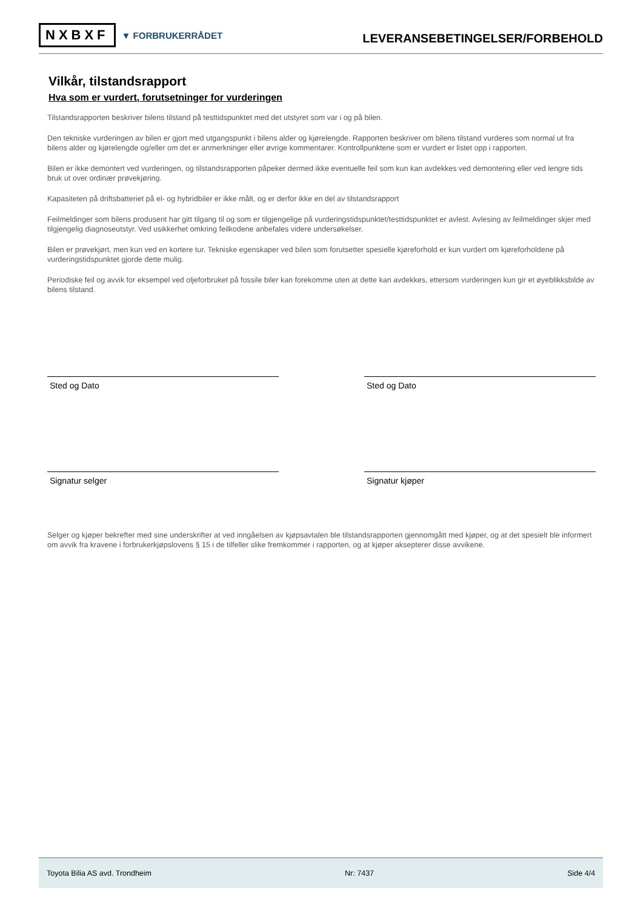NXBXF ▼ FORBRUKERRÅDET
LEVERANSEBETINGELSER/FORBEHOLD
Vilkår, tilstandsrapport
Hva som er vurdert, forutsetninger for vurderingen
Tilstandsrapporten beskriver bilens tilstand på testtidspunktet med det utstyret som var i og på bilen.
Den tekniske vurderingen av bilen er gjort med utgangspunkt i bilens alder og kjørelengde. Rapporten beskriver om bilens tilstand vurderes som normal ut fra bilens alder og kjørelengde og/eller om det er anmerkninger eller øvrige kommentarer. Kontrollpunktene som er vurdert er listet opp i rapporten.
Bilen er ikke demontert ved vurderingen, og tilstandsrapporten påpeker dermed ikke eventuelle feil som kun kan avdekkes ved demontering eller ved lengre tids bruk ut over ordinær prøvekjøring.
Kapasiteten på driftsbatteriet på el- og hybridbiler er ikke målt, og er derfor ikke en del av tilstandsrapport
Feilmeldinger som bilens produsent har gitt tilgang til og som er tilgjengelige på vurderingstidspunktet/testtidspunktet er avlest. Avlesing av feilmeldinger skjer med tilgjengelig diagnoseutstyr. Ved usikkerhet omkring feilkodene anbefales videre undersøkelser.
Bilen er prøvekjørt, men kun ved en kortere tur. Tekniske egenskaper ved bilen som forutsetter spesielle kjøreforhold er kun vurdert om kjøreforholdene på vurderingstidspunktet gjorde dette mulig.
Periodiske feil og avvik for eksempel ved oljeforbruket på fossile biler kan forekomme uten at dette kan avdekkes, ettersom vurderingen kun gir et øyeblikksbilde av bilens tilstand.
Sted og Dato
Signatur selger
Sted og Dato
Signatur kjøper
Selger og kjøper bekrefter med sine underskrifter at ved inngåelsen av kjøpsavtalen ble tilstandsrapporten gjennomgått med kjøper, og at det spesielt ble informert om avvik fra kravene i forbrukerkjøpslovens § 15 i de tilfeller slike fremkommer i rapporten, og at kjøper aksepterer disse avvikene.
Toyota Bilia AS avd. Trondheim Nr: 7437 Side 4/4